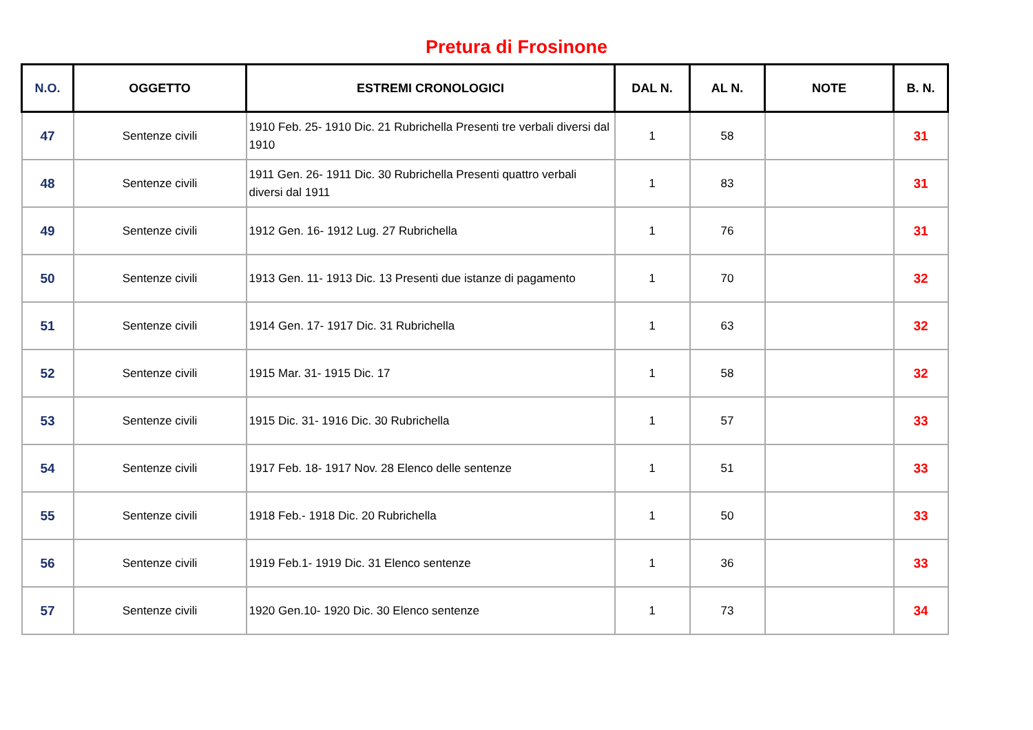Pretura di Frosinone
| N.O. | OGGETTO | ESTREMI CRONOLOGICI | DAL N. | AL N. | NOTE | B. N. |
| --- | --- | --- | --- | --- | --- | --- |
| 47 | Sentenze civili | 1910 Feb. 25- 1910 Dic. 21 Rubrichella Presenti tre verbali diversi dal 1910 | 1 | 58 | | 31 |
| 48 | Sentenze civili | 1911 Gen. 26- 1911 Dic. 30 Rubrichella Presenti quattro verbali diversi dal 1911 | 1 | 83 | | 31 |
| 49 | Sentenze civili | 1912 Gen. 16- 1912 Lug. 27 Rubrichella | 1 | 76 | | 31 |
| 50 | Sentenze civili | 1913 Gen. 11- 1913 Dic. 13 Presenti due istanze di pagamento | 1 | 70 | | 32 |
| 51 | Sentenze civili | 1914 Gen. 17- 1917 Dic. 31 Rubrichella | 1 | 63 | | 32 |
| 52 | Sentenze civili | 1915 Mar. 31- 1915 Dic. 17 | 1 | 58 | | 32 |
| 53 | Sentenze civili | 1915 Dic. 31- 1916 Dic. 30 Rubrichella | 1 | 57 | | 33 |
| 54 | Sentenze civili | 1917 Feb. 18- 1917 Nov. 28 Elenco delle sentenze | 1 | 51 | | 33 |
| 55 | Sentenze civili | 1918 Feb.- 1918 Dic. 20 Rubrichella | 1 | 50 | | 33 |
| 56 | Sentenze civili | 1919 Feb.1- 1919 Dic. 31 Elenco sentenze | 1 | 36 | | 33 |
| 57 | Sentenze civili | 1920 Gen.10- 1920 Dic. 30 Elenco sentenze | 1 | 73 | | 34 |